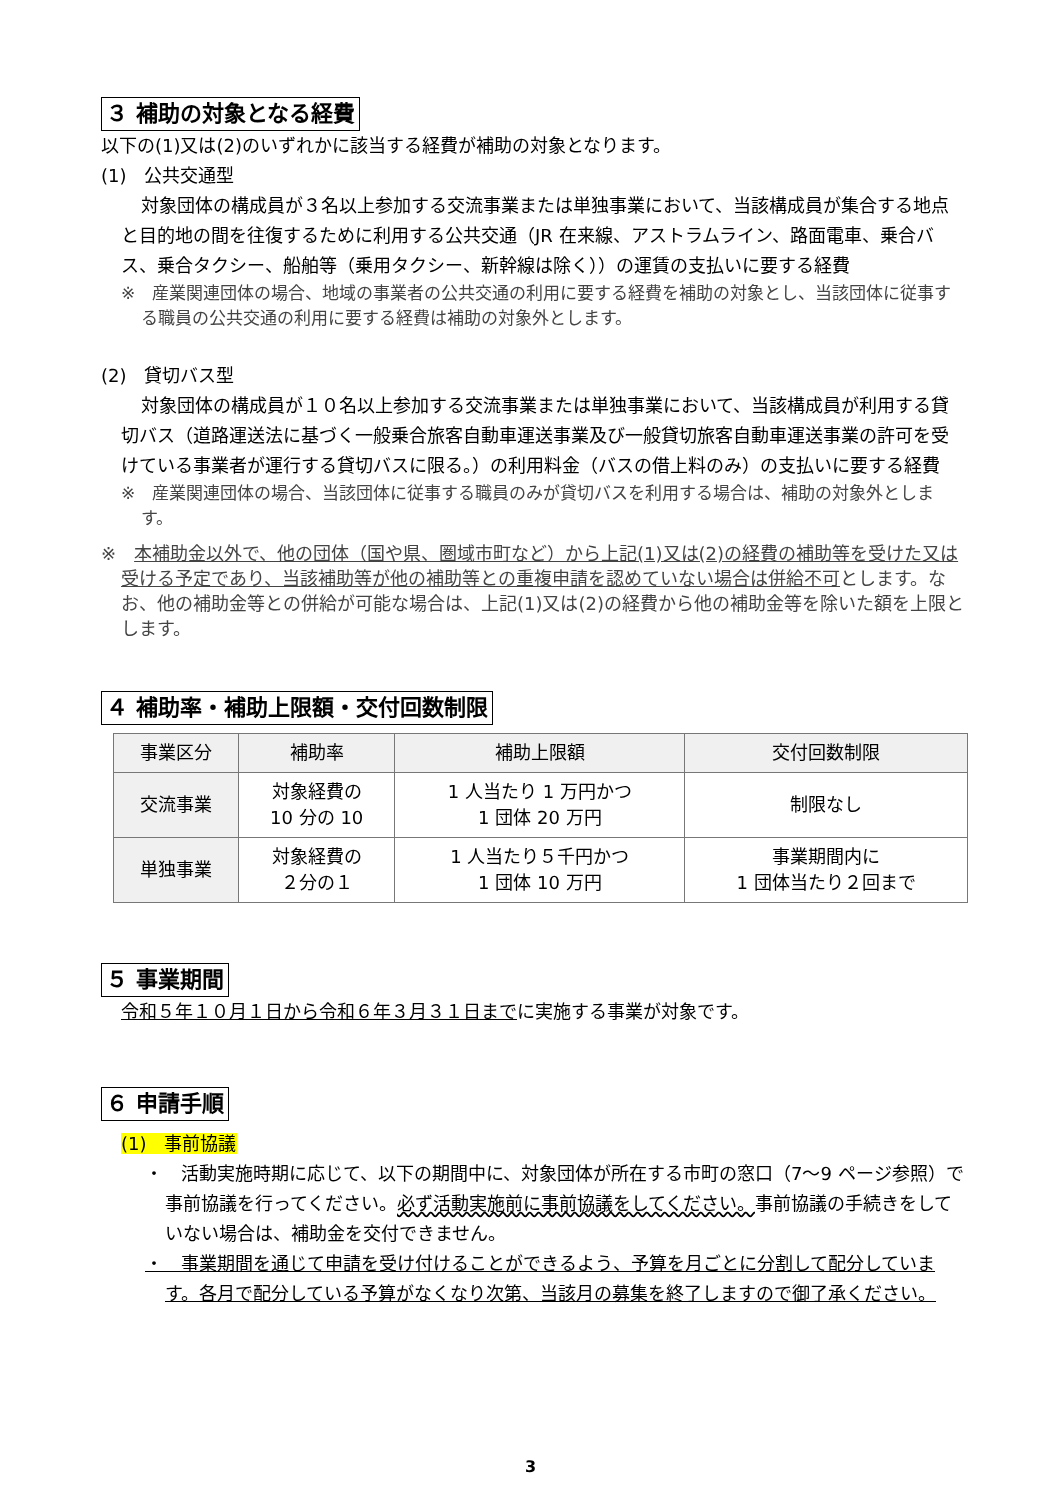３ 補助の対象となる経費
以下の(1)又は(2)のいずれかに該当する経費が補助の対象となります。
(1)　公共交通型
対象団体の構成員が３名以上参加する交流事業または単独事業において、当該構成員が集合する地点と目的地の間を往復するために利用する公共交通（JR 在来線、アストラムライン、路面電車、乗合バス、乗合タクシー、船舶等（乗用タクシー、新幹線は除く））の運賃の支払いに要する経費
※　産業関連団体の場合、地域の事業者の公共交通の利用に要する経費を補助の対象とし、当該団体に従事する職員の公共交通の利用に要する経費は補助の対象外とします。
(2)　貸切バス型
対象団体の構成員が１０名以上参加する交流事業または単独事業において、当該構成員が利用する貸切バス（道路運送法に基づく一般乗合旅客自動車運送事業及び一般貸切旅客自動車運送事業の許可を受けている事業者が運行する貸切バスに限る。）の利用料金（バスの借上料のみ）の支払いに要する経費
※　産業関連団体の場合、当該団体に従事する職員のみが貸切バスを利用する場合は、補助の対象外とします。
※　本補助金以外で、他の団体（国や県、圏域市町など）から上記(1)又は(2)の経費の補助等を受けた又は受ける予定であり、当該補助等が他の補助等との重複申請を認めていない場合は併給不可とします。なお、他の補助金等との併給が可能な場合は、上記(1)又は(2)の経費から他の補助金等を除いた額を上限とします。
４ 補助率・補助上限額・交付回数制限
| 事業区分 | 補助率 | 補助上限額 | 交付回数制限 |
| --- | --- | --- | --- |
| 交流事業 | 対象経費の 10 分の 10 | 1 人当たり 1 万円かつ 1 団体 20 万円 | 制限なし |
| 単独事業 | 対象経費の ２分の１ | 1 人当たり５千円かつ 1 団体 10 万円 | 事業期間内に 1 団体当たり２回まで |
５ 事業期間
令和５年１０月１日から令和６年３月３１日までに実施する事業が対象です。
６ 申請手順
(1)　事前協議
・　活動実施時期に応じて、以下の期間中に、対象団体が所在する市町の窓口（7～9 ページ参照）で事前協議を行ってください。必ず活動実施前に事前協議をしてください。事前協議の手続きをしていない場合は、補助金を交付できません。
・　事業期間を通じて申請を受け付けることができるよう、予算を月ごとに分割して配分しています。各月で配分している予算がなくなり次第、当該月の募集を終了しますので御了承ください。
3